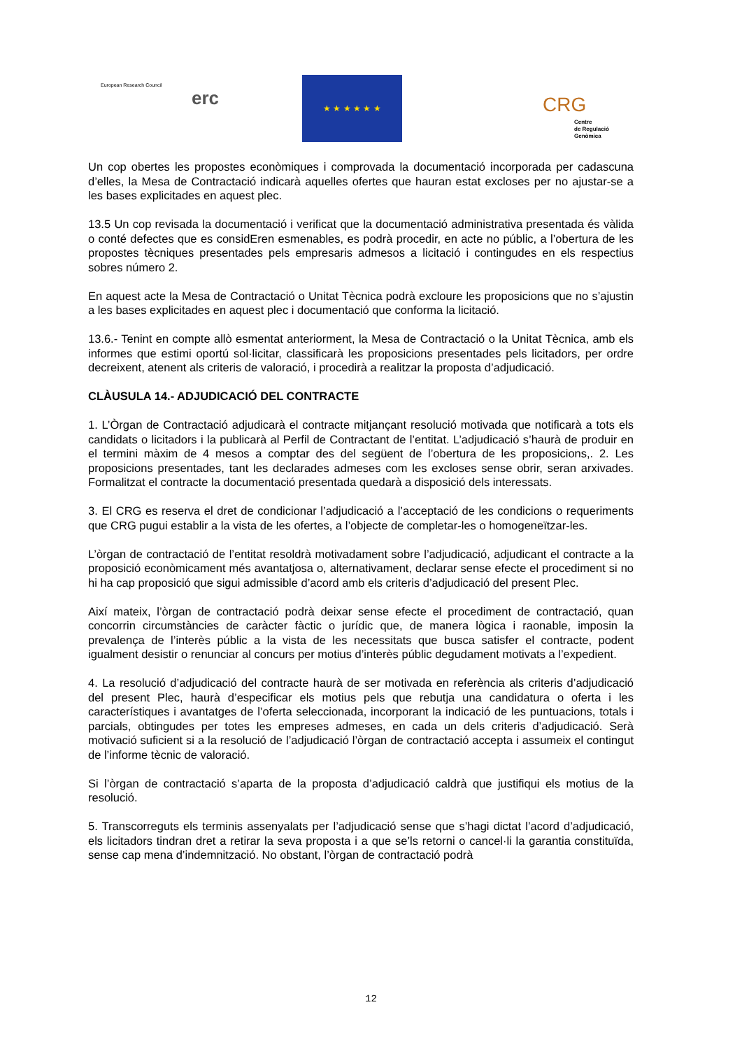European Research Council
erc
★ ★ ★ ★ ★ ★
CRG
Centre
de Regulació
Genòmica
Un cop obertes les propostes econòmiques i comprovada la documentació incorporada per cadascuna d’elles, la Mesa de Contractació indicarà aquelles ofertes que hauran estat excloses per no ajustar-se a les bases explicitades en aquest plec.
13.5 Un cop revisada la documentació i verificat que la documentació administrativa presentada és vàlida o conté defectes que es considEren esmenables, es podrà procedir, en acte no públic, a l’obertura de les propostes tècniques presentades pels empresaris admesos a licitació i contingudes en els respectius sobres número 2.
En aquest acte la Mesa de Contractació o Unitat Tècnica podrà excloure les proposicions que no s’ajustin a les bases explicitades en aquest plec i documentació que conforma la licitació.
13.6.- Tenint en compte allò esmentat anteriorment, la Mesa de Contractació o la Unitat Tècnica, amb els informes que estimi oportú sol·licitar, classificarà les proposicions presentades pels licitadors, per ordre decreixent, atenent als criteris de valoració, i procedirà a realitzar la proposta d’adjudicació.
CLÀUSULA 14.- ADJUDICACIÓ DEL CONTRACTE
1. L’Òrgan de Contractació adjudicarà el contracte mitjançant resolució motivada que notificarà a tots els candidats o licitadors i la publicarà al Perfil de Contractant de l’entitat. L’adjudicació s’haurà de produir en el termini màxim de 4 mesos a comptar des del següent de l’obertura de les proposicions,. 2. Les proposicions presentades, tant les declarades admeses com les excloses sense obrir, seran arxivades. Formalitzat el contracte la documentació presentada quedarà a disposició dels interessats.
3. El CRG es reserva el dret de condicionar l’adjudicació a l’acceptació de les condicions o requeriments que CRG pugui establir a la vista de les ofertes, a l’objecte de completar-les o homogeneïtzar-les.
L’òrgan de contractació de l’entitat resoldrà motivadament sobre l’adjudicació, adjudicant el contracte a la proposició econòmicament més avantatjosa o, alternativament, declarar sense efecte el procediment si no hi ha cap proposició que sigui admissible d’acord amb els criteris d’adjudicació del present Plec.
Així mateix, l’òrgan de contractació podrà deixar sense efecte el procediment de contractació, quan concorrin circumstàncies de caràcter fàctic o jurídic que, de manera lògica i raonable, imposin la prevalença de l’interès públic a la vista de les necessitats que busca satisfer el contracte, podent igualment desistir o renunciar al concurs per motius d’interès públic degudament motivats a l’expedient.
4. La resolució d’adjudicació del contracte haurà de ser motivada en referència als criteris d’adjudicació del present Plec, haurà d’especificar els motius pels que rebutja una candidatura o oferta i les característiques i avantatges de l’oferta seleccionada, incorporant la indicació de les puntuacions, totals i parcials, obtingudes per totes les empreses admeses, en cada un dels criteris d’adjudicació. Serà motivació suficient si a la resolució de l’adjudicació l’òrgan de contractació accepta i assumeix el contingut de l’informe tècnic de valoració.
Si l’òrgan de contractació s’aparta de la proposta d’adjudicació caldrà que justifiqui els motius de la resolució.
5. Transcorreguts els terminis assenyalats per l’adjudicació sense que s’hagi dictat l’acord d’adjudicació, els licitadors tindran dret a retirar la seva proposta i a que se’ls retorni o cancel·li la garantia constituïda, sense cap mena d’indemnització. No obstant, l’òrgan de contractació podrà
12